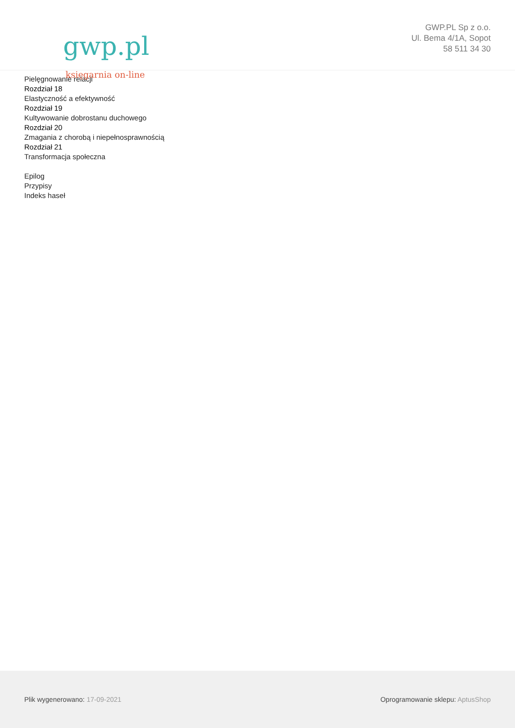gwp.pl
księgarnia on-line
GWP.PL Sp z o.o.
Ul. Bema 4/1A, Sopot
58 511 34 30
Pielęgnowanie relacji
Rozdział 18
Elastyczność a efektywność
Rozdział 19
Kultywowanie dobrostanu duchowego
Rozdział 20
Zmagania z chorobą i niepełnosprawnością
Rozdział 21
Transformacja społeczna
Epilog
Przypisy
Indeks haseł
Plik wygenerowano: 17-09-2021
Oprogramowanie sklepu: AptusShop